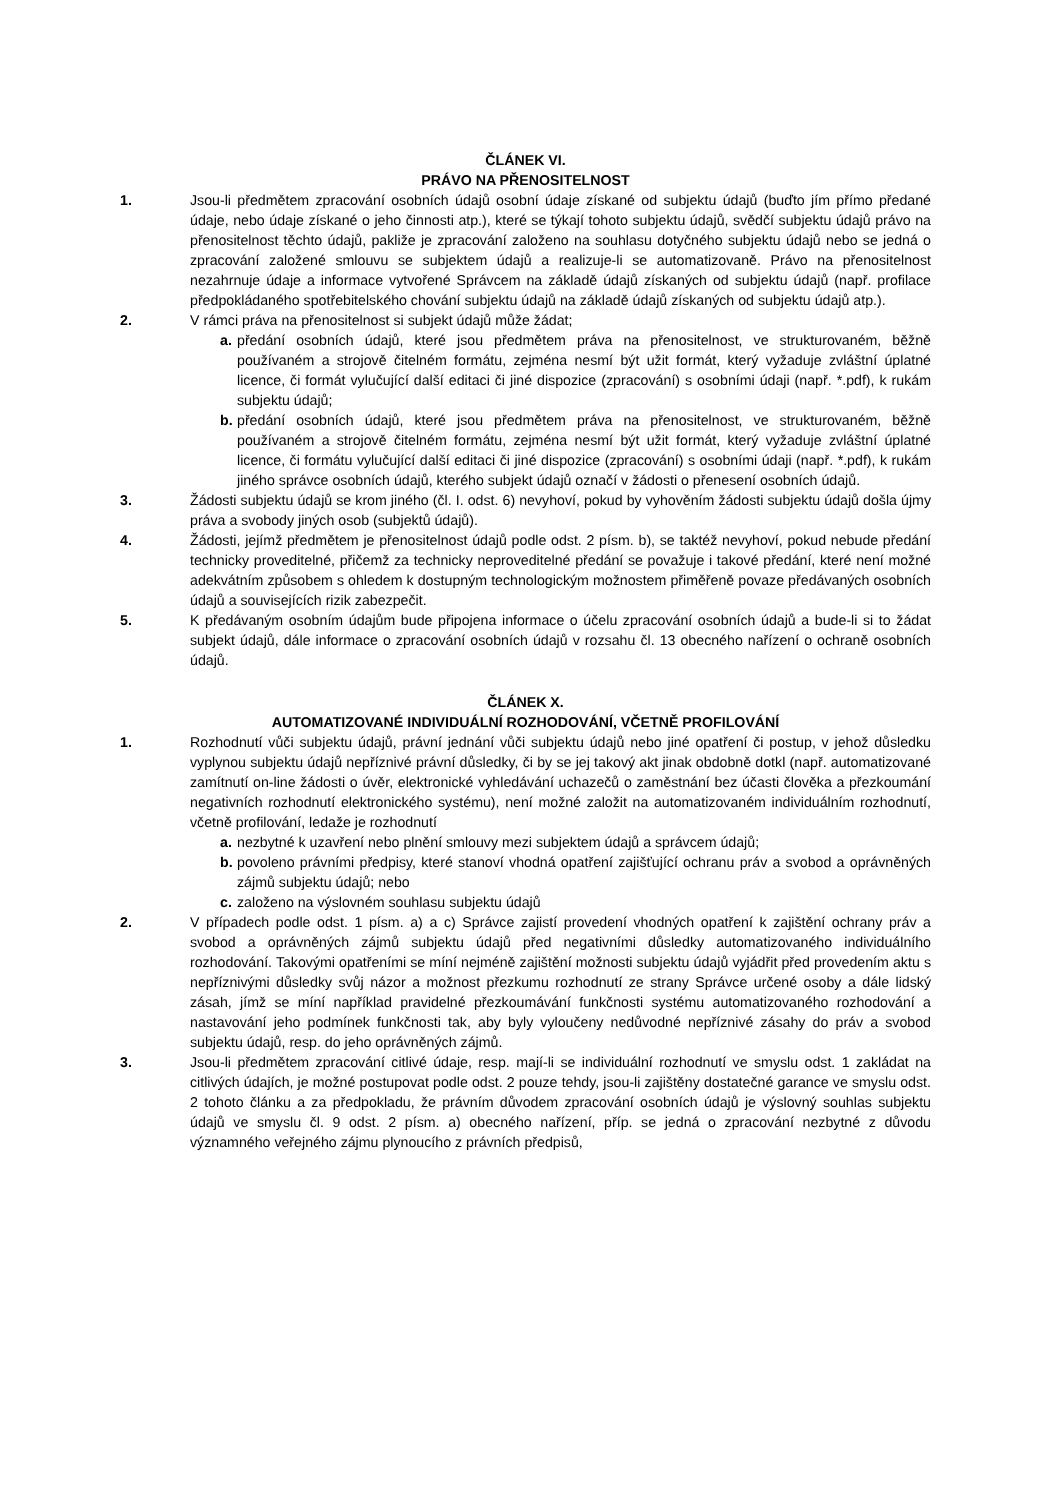ČLÁNEK VI.
PRÁVO NA PŘENOSITELNOST
1. Jsou-li předmětem zpracování osobních údajů osobní údaje získané od subjektu údajů (buďto jím přímo předané údaje, nebo údaje získané o jeho činnosti atp.), které se týkají tohoto subjektu údajů, svědčí subjektu údajů právo na přenositelnost těchto údajů, pakliže je zpracování založeno na souhlasu dotyčného subjektu údajů nebo se jedná o zpracování založené smlouvu se subjektem údajů a realizuje-li se automatizovaně. Právo na přenositelnost nezahrnuje údaje a informace vytvořené Správcem na základě údajů získaných od subjektu údajů (např. profilace předpokládaného spotřebitelského chování subjektu údajů na základě údajů získaných od subjektu údajů atp.).
2. V rámci práva na přenositelnost si subjekt údajů může žádat;
a.
předání osobních údajů, které jsou předmětem práva na přenositelnost, ve strukturovaném, běžně používaném a strojově čitelném formátu, zejména nesmí být užit formát, který vyžaduje zvláštní úplatné licence, či formát vylučující další editaci či jiné dispozice (zpracování) s osobními údaji (např. *.pdf), k rukám subjektu údajů;
b.
předání osobních údajů, které jsou předmětem práva na přenositelnost, ve strukturovaném, běžně používaném a strojově čitelném formátu, zejména nesmí být užit formát, který vyžaduje zvláštní úplatné licence, či formátu vylučující další editaci či jiné dispozice (zpracování) s osobními údaji (např. *.pdf), k rukám jiného správce osobních údajů, kterého subjekt údajů označí v žádosti o přenesení osobních údajů.
3. Žádosti subjektu údajů se krom jiného (čl. I. odst. 6) nevyhoví, pokud by vyhověním žádosti subjektu údajů došla újmy práva a svobody jiných osob (subjektů údajů).
4. Žádosti, jejímž předmětem je přenositelnost údajů podle odst. 2 písm. b), se taktéž nevyhoví, pokud nebude předání technicky proveditelné, přičemž za technicky neproveditelné předání se považuje i takové předání, které není možné adekvátním způsobem s ohledem k dostupným technologickým možnostem přiměřeně povaze předávaných osobních údajů a souvisejících rizik zabezpečit.
5. K předávaným osobním údajům bude připojena informace o účelu zpracování osobních údajů a bude-li si to žádat subjekt údajů, dále informace o zpracování osobních údajů v rozsahu čl. 13 obecného nařízení o ochraně osobních údajů.
ČLÁNEK X.
AUTOMATIZOVANÉ INDIVIDUÁLNÍ ROZHODOVÁNÍ, VČETNĚ PROFILOVÁNÍ
1. Rozhodnutí vůči subjektu údajů, právní jednání vůči subjektu údajů nebo jiné opatření či postup, v jehož důsledku vyplynou subjektu údajů nepříznivé právní důsledky, či by se jej takový akt jinak obdobně dotkl (např. automatizované zamítnutí on-line žádosti o úvěr, elektronické vyhledávání uchazečů o zaměstnání bez účasti člověka a přezkoumání negativních rozhodnutí elektronického systému), není možné založit na automatizovaném individuálním rozhodnutí, včetně profilování, ledaže je rozhodnutí
a.
nezbytné k uzavření nebo plnění smlouvy mezi subjektem údajů a správcem údajů;
b.
povoleno právními předpisy, které stanoví vhodná opatření zajišťující ochranu práv a svobod a oprávněných zájmů subjektu údajů; nebo
c.
založeno na výslovném souhlasu subjektu údajů
2. V případech podle odst. 1 písm. a) a c) Správce zajistí provedení vhodných opatření k zajištění ochrany práv a svobod a oprávněných zájmů subjektu údajů před negativními důsledky automatizovaného individuálního rozhodování. Takovými opatřeními se míní nejméně zajištění možnosti subjektu údajů vyjádřit před provedením aktu s nepříznivými důsledky svůj názor a možnost přezkumu rozhodnutí ze strany Správce určené osoby a dále lidský zásah, jímž se míní například pravidelné přezkoumávání funkčnosti systému automatizovaného rozhodování a nastavování jeho podmínek funkčnosti tak, aby byly vyloučeny nedůvodné nepříznivé zásahy do práv a svobod subjektu údajů, resp. do jeho oprávněných zájmů.
3. Jsou-li předmětem zpracování citlivé údaje, resp. mají-li se individuální rozhodnutí ve smyslu odst. 1 zakládat na citlivých údajích, je možné postupovat podle odst. 2 pouze tehdy, jsou-li zajištěny dostatečné garance ve smyslu odst. 2 tohoto článku a za předpokladu, že právním důvodem zpracování osobních údajů je výslovný souhlas subjektu údajů ve smyslu čl. 9 odst. 2 písm. a) obecného nařízení, příp. se jedná o zpracování nezbytné z důvodu významného veřejného zájmu plynoucího z právních předpisů,